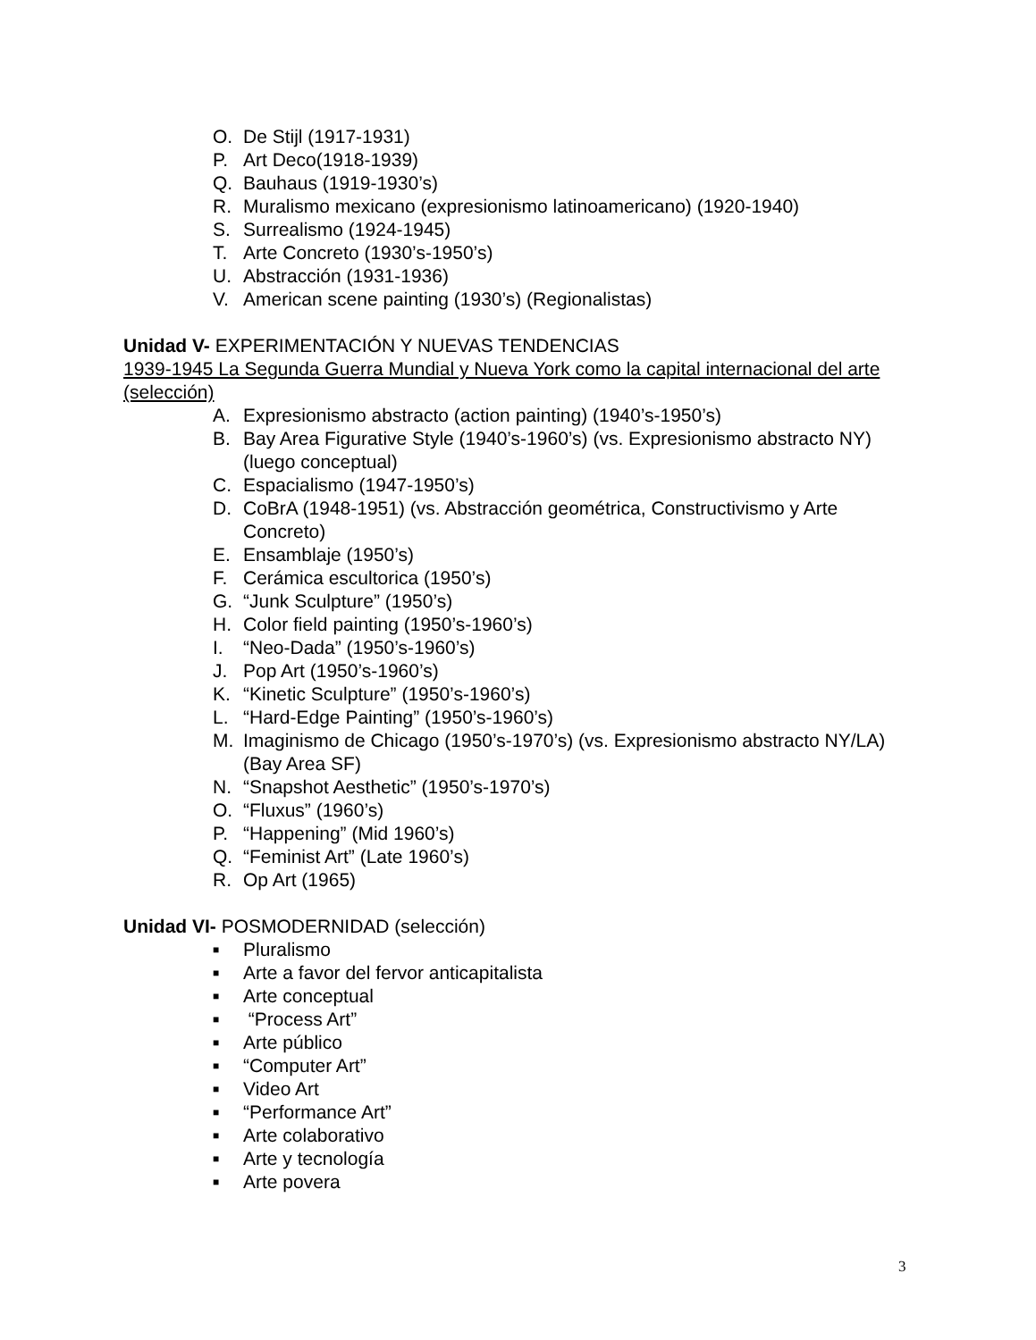O. De Stijl (1917-1931)
P. Art Deco(1918-1939)
Q. Bauhaus (1919-1930’s)
R. Muralismo mexicano (expresionismo latinoamericano) (1920-1940)
S. Surrealismo (1924-1945)
T. Arte Concreto (1930’s-1950’s)
U. Abstracción (1931-1936)
V. American scene painting (1930’s) (Regionalistas)
Unidad V- EXPERIMENTACIÓN Y NUEVAS TENDENCIAS
1939-1945 La Segunda Guerra Mundial y Nueva York como la capital internacional del arte (selección)
A. Expresionismo abstracto (action painting) (1940’s-1950’s)
B. Bay Area Figurative Style (1940’s-1960’s) (vs. Expresionismo abstracto NY) (luego conceptual)
C. Espacialismo (1947-1950’s)
D. CoBrA (1948-1951) (vs. Abstracción geométrica, Constructivismo y Arte Concreto)
E. Ensamblaje (1950’s)
F. Cerámica escultorica (1950’s)
G. “Junk Sculpture” (1950’s)
H. Color field painting (1950’s-1960’s)
I. “Neo-Dada” (1950’s-1960’s)
J. Pop Art (1950’s-1960’s)
K. “Kinetic Sculpture” (1950’s-1960’s)
L. “Hard-Edge Painting” (1950’s-1960’s)
M. Imaginismo de Chicago (1950’s-1970’s) (vs. Expresionismo abstracto NY/LA) (Bay Area SF)
N. “Snapshot Aesthetic” (1950’s-1970’s)
O. “Fluxus” (1960’s)
P. “Happening” (Mid 1960’s)
Q. “Feminist Art” (Late 1960’s)
R. Op Art (1965)
Unidad VI- POSMODERNIDAD (selección)
■ Pluralismo
■ Arte a favor del fervor anticapitalista
■ Arte conceptual
■ “Process Art”
■ Arte público
■ “Computer Art”
■ Video Art
■ “Performance Art”
■ Arte colaborativo
■ Arte y tecnología
■ Arte povera
3